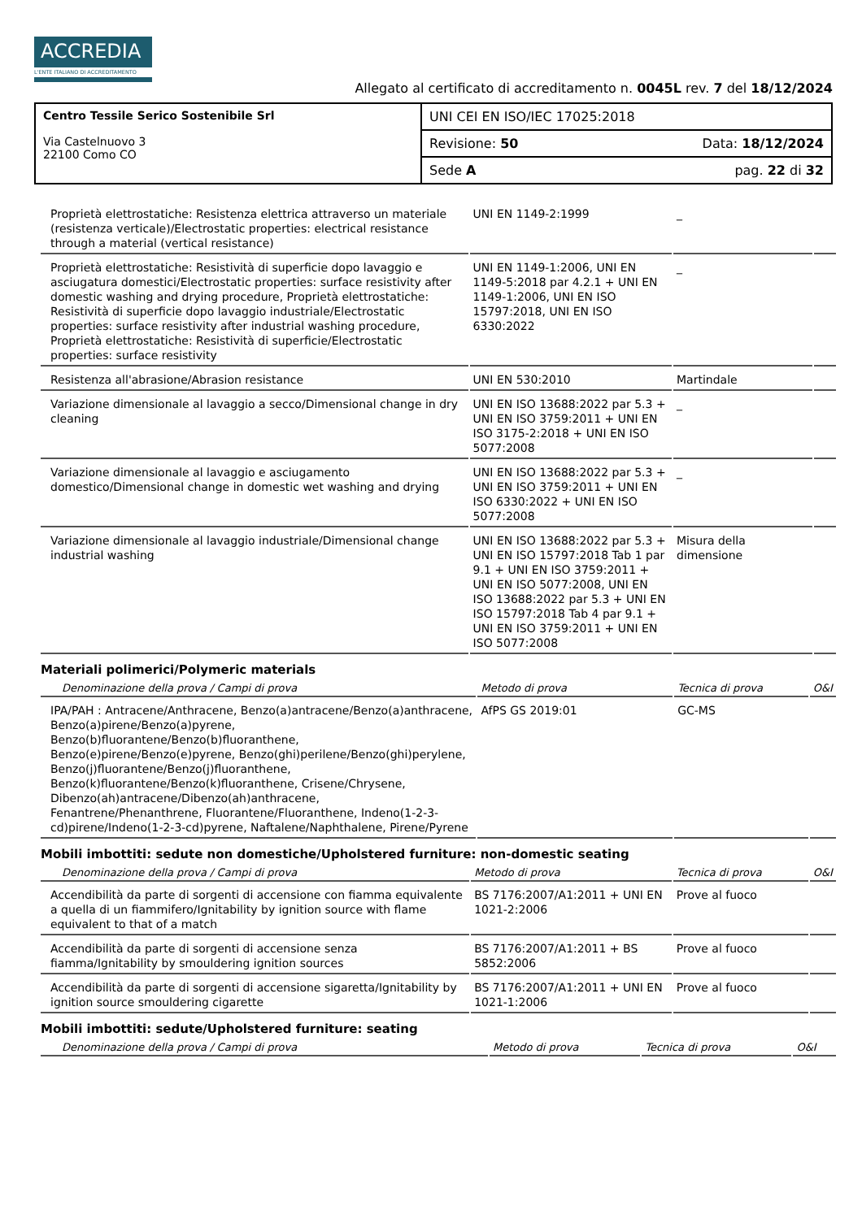ACCREDIA
L'ENTE ITALIANO DI ACCREDITAMENTO
Allegato al certificato di accreditamento n. 0045L rev. 7 del 18/12/2024
| Centro Tessile Serico Sostenibile Srl Via Castelnuovo 3 22100 Como CO | UNI CEI EN ISO/IEC 17025:2018 |
| | Revisione: 50 Data: 18/12/2024 |
| | Sede A pag. 22 di 32 |
| Proprietà elettrostatiche: Resistenza elettrica attraverso un materiale (resistenza verticale)/Electrostatic properties: electrical resistance through a material (vertical resistance) | UNI EN 1149-2:1999 | _ | |
| Proprietà elettrostatiche: Resistività di superficie dopo lavaggio e asciugatura domestici/Electrostatic properties: surface resistivity after domestic washing and drying procedure, Proprietà elettrostatiche: Resistività di superficie dopo lavaggio industriale/Electrostatic properties: surface resistivity after industrial washing procedure, Proprietà elettrostatiche: Resistività di superficie/Electrostatic properties: surface resistivity | UNI EN 1149-1:2006, UNI EN 1149-5:2018 par 4.2.1 + UNI EN 1149-1:2006, UNI EN ISO 15797:2018, UNI EN ISO 6330:2022 | _ | |
| Resistenza all'abrasione/Abrasion resistance | UNI EN 530:2010 | Martindale | |
| Variazione dimensionale al lavaggio a secco/Dimensional change in dry cleaning | UNI EN ISO 13688:2022 par 5.3 + UNI EN ISO 3759:2011 + UNI EN ISO 3175-2:2018 + UNI EN ISO 5077:2008 | _ | |
| Variazione dimensionale al lavaggio e asciugamento domestico/Dimensional change in domestic wet washing and drying | UNI EN ISO 13688:2022 par 5.3 + UNI EN ISO 3759:2011 + UNI EN ISO 6330:2022 + UNI EN ISO 5077:2008 | _ | |
| Variazione dimensionale al lavaggio industriale/Dimensional change industrial washing | UNI EN ISO 13688:2022 par 5.3 + UNI EN ISO 15797:2018 Tab 1 par 9.1 + UNI EN ISO 3759:2011 + UNI EN ISO 5077:2008, UNI EN ISO 13688:2022 par 5.3 + UNI EN ISO 15797:2018 Tab 4 par 9.1 + UNI EN ISO 3759:2011 + UNI EN ISO 5077:2008 | Misura della dimensione | |
Materiali polimerici/Polymeric materials
| Denominazione della prova / Campi di prova | Metodo di prova | Tecnica di prova | O&I |
| --- | --- | --- | --- |
| IPA/PAH : Antracene/Anthracene, Benzo(a)antracene/Benzo(a)anthracene, Benzo(a)pirene/Benzo(a)pyrene, Benzo(b)fluorantene/Benzo(b)fluoranthene, Benzo(e)pirene/Benzo(e)pyrene, Benzo(ghi)perilene/Benzo(ghi)perylene, Benzo(j)fluorantene/Benzo(j)fluoranthene, Benzo(k)fluorantene/Benzo(k)fluoranthene, Crisene/Chrysene, Dibenzo(ah)antracene/Dibenzo(ah)anthracene, Fenantrene/Phenanthrene, Fluorantene/Fluoranthene, Indeno(1-2-3-cd)pirene/Indeno(1-2-3-cd)pyrene, Naftalene/Naphthalene, Pirene/Pyrene | AfPS GS 2019:01 | GC-MS | |
Mobili imbottiti: sedute non domestiche/Upholstered furniture: non-domestic seating
| Denominazione della prova / Campi di prova | Metodo di prova | Tecnica di prova | O&I |
| --- | --- | --- | --- |
| Accendibilità da parte di sorgenti di accensione con fiamma equivalente a quella di un fiammifero/Ignitability by ignition source with flame equivalent to that of a match | BS 7176:2007/A1:2011 + UNI EN 1021-2:2006 | Prove al fuoco | |
| Accendibilità da parte di sorgenti di accensione senza fiamma/Ignitability by smouldering ignition sources | BS 7176:2007/A1:2011 + BS 5852:2006 | Prove al fuoco | |
| Accendibilità da parte di sorgenti di accensione sigaretta/Ignitability by ignition source smouldering cigarette | BS 7176:2007/A1:2011 + UNI EN 1021-1:2006 | Prove al fuoco | |
Mobili imbottiti: sedute/Upholstered furniture: seating
| Denominazione della prova / Campi di prova | Metodo di prova | Tecnica di prova | O&I |
| --- | --- | --- | --- |